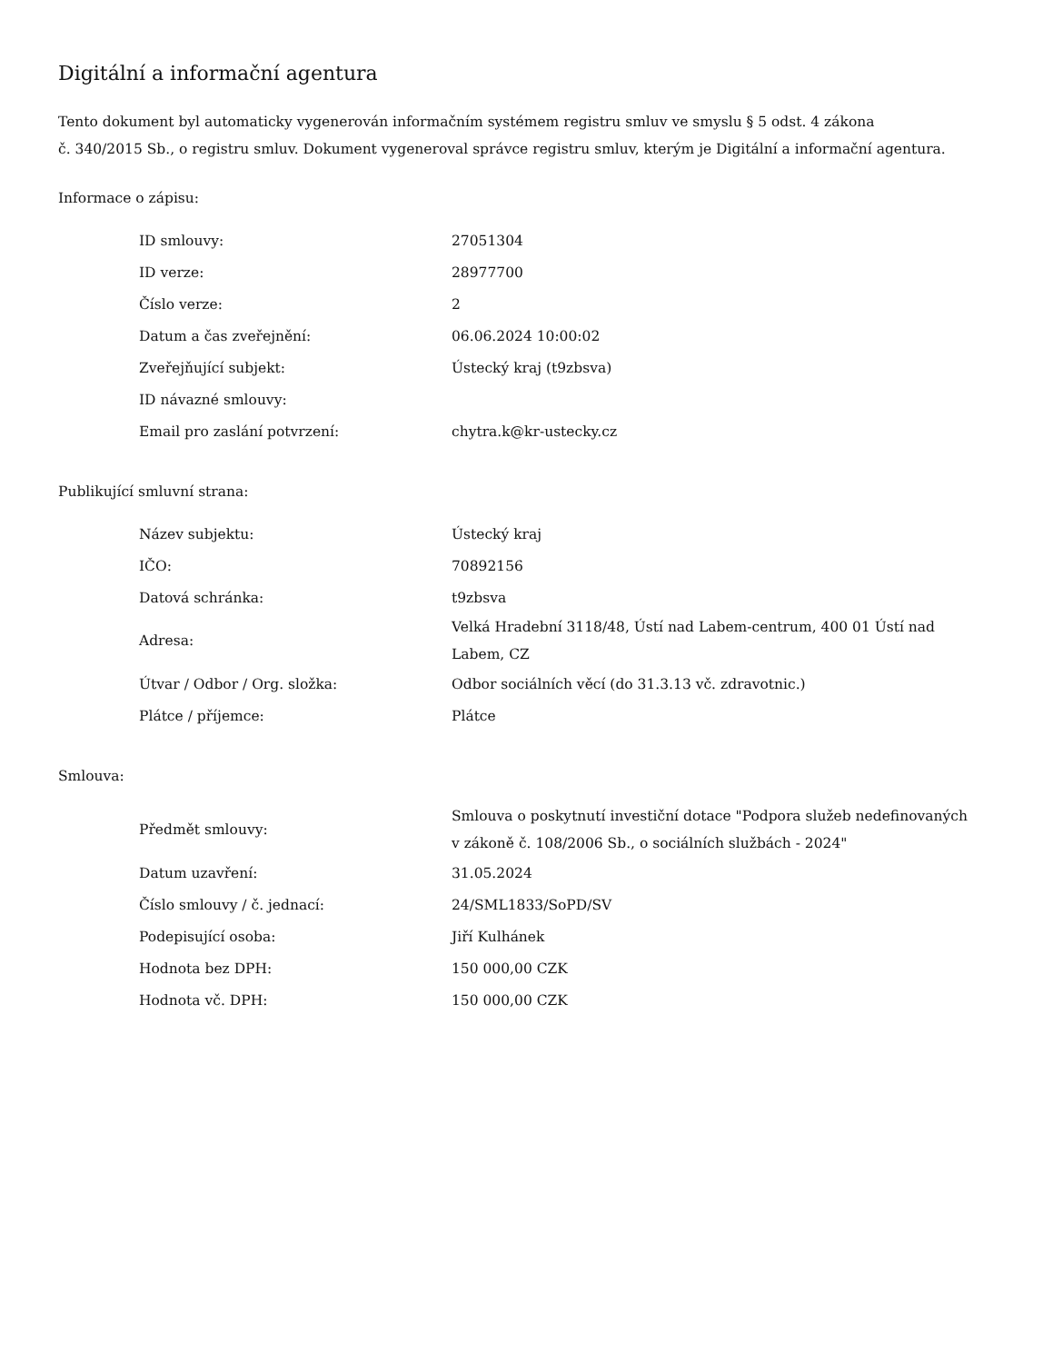Digitální a informační agentura
Tento dokument byl automaticky vygenerován informačním systémem registru smluv ve smyslu § 5 odst. 4 zákona
č. 340/2015 Sb., o registru smluv. Dokument vygeneroval správce registru smluv, kterým je Digitální a informační agentura.
Informace o zápisu:
| ID smlouvy: | 27051304 |
| ID verze: | 28977700 |
| Číslo verze: | 2 |
| Datum a čas zveřejnění: | 06.06.2024 10:00:02 |
| Zveřejňující subjekt: | Ústecký kraj (t9zbsva) |
| ID návazné smlouvy: | |
| Email pro zaslání potvrzení: | chytra.k@kr-ustecky.cz |
Publikující smluvní strana:
| Název subjektu: | Ústecký kraj |
| IČO: | 70892156 |
| Datová schránka: | t9zbsva |
| Adresa: | Velká Hradební 3118/48, Ústí nad Labem-centrum, 400 01 Ústí nad Labem, CZ |
| Útvar / Odbor / Org. složka: | Odbor sociálních věcí (do 31.3.13 vč. zdravotnic.) |
| Plátce / příjemce: | Plátce |
Smlouva:
| Předmět smlouvy: | Smlouva o poskytnutí investiční dotace "Podpora služeb nedefinovaných v zákoně č. 108/2006 Sb., o sociálních službách - 2024" |
| Datum uzavření: | 31.05.2024 |
| Číslo smlouvy / č. jednací: | 24/SML1833/SoPD/SV |
| Podepisující osoba: | Jiří Kulhánek |
| Hodnota bez DPH: | 150 000,00 CZK |
| Hodnota vč. DPH: | 150 000,00 CZK |